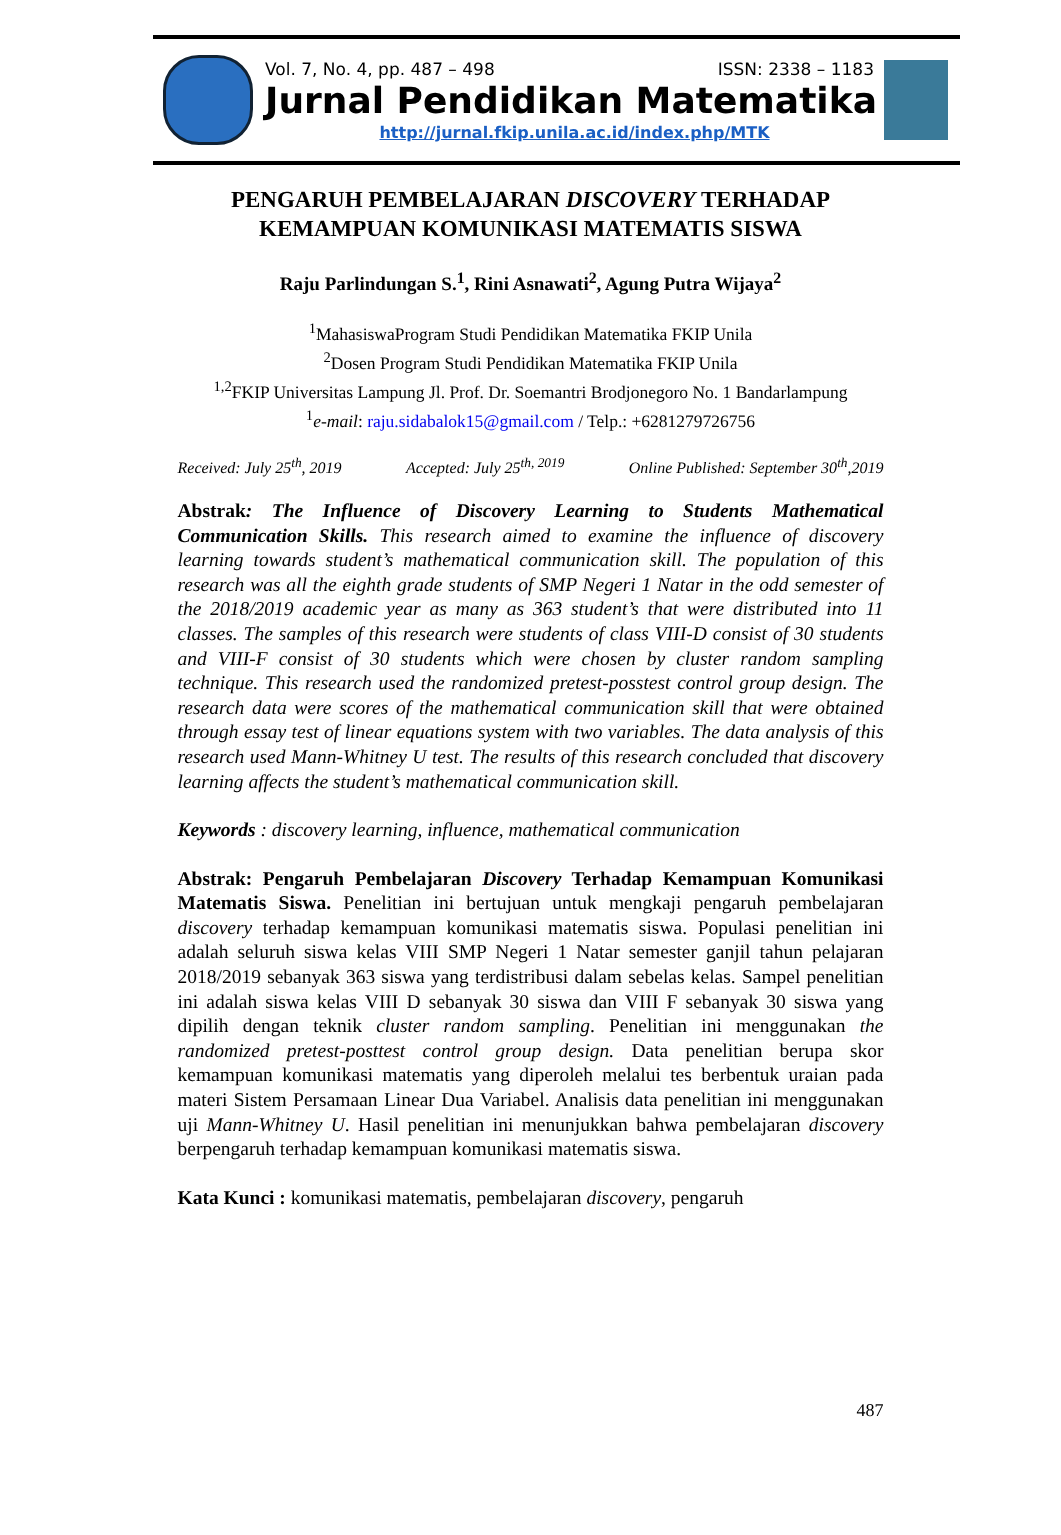Vol. 7, No. 4, pp. 487 – 498 ISSN: 2338 – 1183
Jurnal Pendidikan Matematika
http://jurnal.fkip.unila.ac.id/index.php/MTK
PENGARUH PEMBELAJARAN DISCOVERY TERHADAP KEMAMPUAN KOMUNIKASI MATEMATIS SISWA
Raju Parlindungan S.<sup>1</sup>, Rini Asnawati<sup>2</sup>, Agung Putra Wijaya<sup>2</sup>
<sup>1</sup> MahasiswaProgram Studi Pendidikan Matematika FKIP Unila
<sup>2</sup> Dosen Program Studi Pendidikan Matematika FKIP Unila
<sup>1,2</sup>FKIP Universitas Lampung Jl. Prof. Dr. Soemantri Brodjonegoro No. 1 Bandarlampung
<sup>1</sup> e-mail: raju.sidabalok15@gmail.com / Telp.: +6281279726756
Received: July 25<sup>th</sup>, 2019 Accepted: July 25<sup>th, 2019</sup> Online Published: September 30<sup>th</sup>,2019
Abstrak: The Influence of Discovery Learning to Students Mathematical Communication Skills. This research aimed to examine the influence of discovery learning towards student’s mathematical communication skill. The population of this research was all the eighth grade students of SMP Negeri 1 Natar in the odd semester of the 2018/2019 academic year as many as 363 student’s that were distributed into 11 classes. The samples of this research were students of class VIII-D consist of 30 students and VIII-F consist of 30 students which were chosen by cluster random sampling technique. This research used the randomized pretest-posstest control group design. The research data were scores of the mathematical communication skill that were obtained through essay test of linear equations system with two variables. The data analysis of this research used Mann-Whitney U test. The results of this research concluded that discovery learning affects the student’s mathematical communication skill.
Keywords : discovery learning, influence, mathematical communication
Abstrak: Pengaruh Pembelajaran Discovery Terhadap Kemampuan Komunikasi Matematis Siswa. Penelitian ini bertujuan untuk mengkaji pengaruh pembelajaran discovery terhadap kemampuan komunikasi matematis siswa. Populasi penelitian ini adalah seluruh siswa kelas VIII SMP Negeri 1 Natar semester ganjil tahun pelajaran 2018/2019 sebanyak 363 siswa yang terdistribusi dalam sebelas kelas. Sampel penelitian ini adalah siswa kelas VIII D sebanyak 30 siswa dan VIII F sebanyak 30 siswa yang dipilih dengan teknik cluster random sampling. Penelitian ini menggunakan the randomized pretest-posttest control group design. Data penelitian berupa skor kemampuan komunikasi matematis yang diperoleh melalui tes berbentuk uraian pada materi Sistem Persamaan Linear Dua Variabel. Analisis data penelitian ini menggunakan uji Mann-Whitney U. Hasil penelitian ini menunjukkan bahwa pembelajaran discovery berpengaruh terhadap kemampuan komunikasi matematis siswa.
Kata Kunci : komunikasi matematis, pembelajaran discovery, pengaruh
487